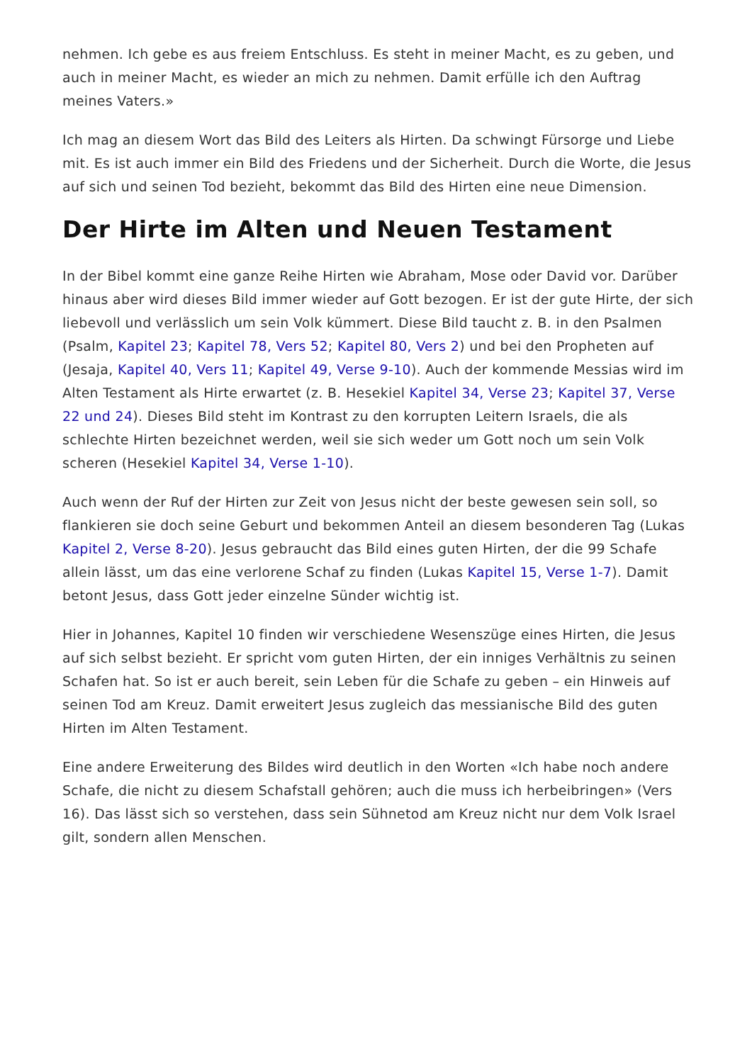nehmen. Ich gebe es aus freiem Entschluss. Es steht in meiner Macht, es zu geben, und auch in meiner Macht, es wieder an mich zu nehmen. Damit erfülle ich den Auftrag meines Vaters.»
Ich mag an diesem Wort das Bild des Leiters als Hirten. Da schwingt Fürsorge und Liebe mit. Es ist auch immer ein Bild des Friedens und der Sicherheit. Durch die Worte, die Jesus auf sich und seinen Tod bezieht, bekommt das Bild des Hirten eine neue Dimension.
Der Hirte im Alten und Neuen Testament
In der Bibel kommt eine ganze Reihe Hirten wie Abraham, Mose oder David vor. Darüber hinaus aber wird dieses Bild immer wieder auf Gott bezogen. Er ist der gute Hirte, der sich liebevoll und verlässlich um sein Volk kümmert. Diese Bild taucht z. B. in den Psalmen (Psalm, Kapitel 23; Kapitel 78, Vers 52; Kapitel 80, Vers 2) und bei den Propheten auf (Jesaja, Kapitel 40, Vers 11; Kapitel 49, Verse 9-10). Auch der kommende Messias wird im Alten Testament als Hirte erwartet (z. B. Hesekiel Kapitel 34, Verse 23; Kapitel 37, Verse 22 und 24). Dieses Bild steht im Kontrast zu den korrupten Leitern Israels, die als schlechte Hirten bezeichnet werden, weil sie sich weder um Gott noch um sein Volk scheren (Hesekiel Kapitel 34, Verse 1-10).
Auch wenn der Ruf der Hirten zur Zeit von Jesus nicht der beste gewesen sein soll, so flankieren sie doch seine Geburt und bekommen Anteil an diesem besonderen Tag (Lukas Kapitel 2, Verse 8-20). Jesus gebraucht das Bild eines guten Hirten, der die 99 Schafe allein lässt, um das eine verlorene Schaf zu finden (Lukas Kapitel 15, Verse 1-7). Damit betont Jesus, dass Gott jeder einzelne Sünder wichtig ist.
Hier in Johannes, Kapitel 10 finden wir verschiedene Wesenszüge eines Hirten, die Jesus auf sich selbst bezieht. Er spricht vom guten Hirten, der ein inniges Verhältnis zu seinen Schafen hat. So ist er auch bereit, sein Leben für die Schafe zu geben – ein Hinweis auf seinen Tod am Kreuz. Damit erweitert Jesus zugleich das messianische Bild des guten Hirten im Alten Testament.
Eine andere Erweiterung des Bildes wird deutlich in den Worten «Ich habe noch andere Schafe, die nicht zu diesem Schafstall gehören; auch die muss ich herbeibringen» (Vers 16). Das lässt sich so verstehen, dass sein Sühnetod am Kreuz nicht nur dem Volk Israel gilt, sondern allen Menschen.